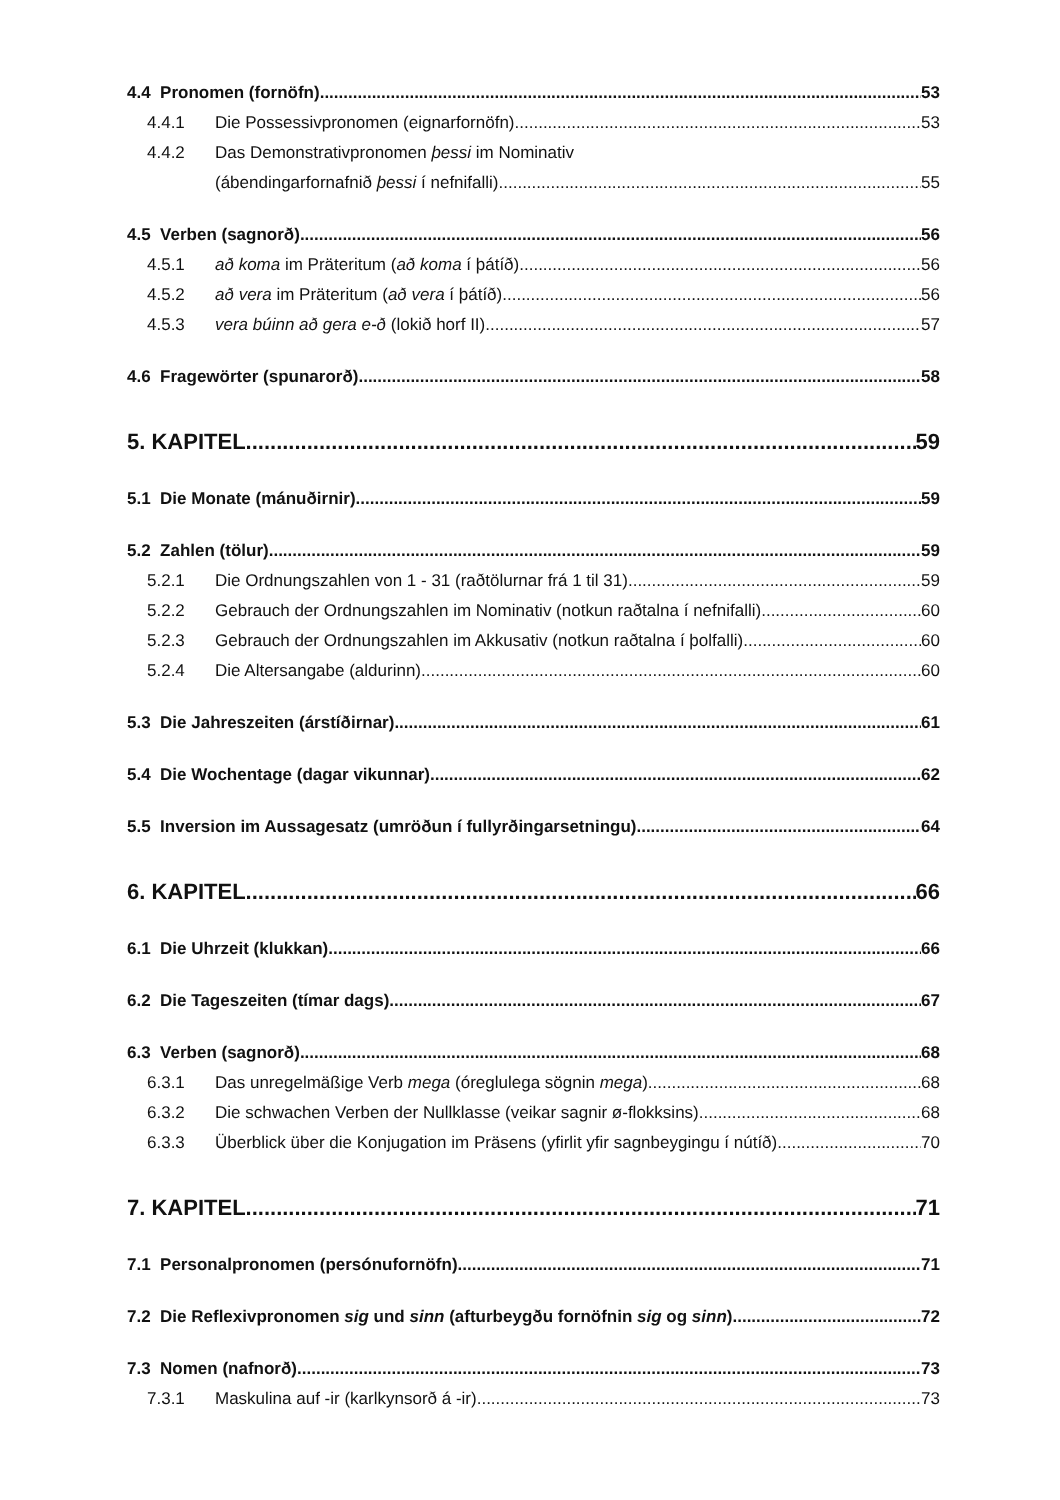4.4 Pronomen (fornöfn) 53
4.4.1 Die Possessivpronomen (eignarfornöfn) 53
4.4.2 Das Demonstrativpronomen þessi im Nominativ
(ábendingarfornafnið þessi í nefnifalli) 55
4.5 Verben (sagnorð) 56
4.5.1 að koma im Präteritum (að koma í þátíð) 56
4.5.2 að vera im Präteritum (að vera í þátíð) 56
4.5.3 vera búinn að gera e-ð (lokið horf II) 57
4.6 Fragewörter (spunarorð) 58
5. KAPITEL 59
5.1 Die Monate (mánuðirnir) 59
5.2 Zahlen (tölur) 59
5.2.1 Die Ordnungszahlen von 1 - 31 (raðtölurnar frá 1 til 31) 59
5.2.2 Gebrauch der Ordnungszahlen im Nominativ (notkun raðtalna í nefnifalli) 60
5.2.3 Gebrauch der Ordnungszahlen im Akkusativ (notkun raðtalna í þolfalli) 60
5.2.4 Die Altersangabe (aldurinn) 60
5.3 Die Jahreszeiten (árstíðirnar) 61
5.4 Die Wochentage (dagar vikunnar) 62
5.5 Inversion im Aussagesatz (umröðun í fullyrðingarsetningu) 64
6. KAPITEL 66
6.1 Die Uhrzeit (klukkan) 66
6.2 Die Tageszeiten (tímar dags) 67
6.3 Verben (sagnorð) 68
6.3.1 Das unregelmäßige Verb mega (óreglulega sögnin mega) 68
6.3.2 Die schwachen Verben der Nullklasse (veikar sagnir ø-flokksins) 68
6.3.3 Überblick über die Konjugation im Präsens (yfirlit yfir sagnbeygingu í nútíð) 70
7. KAPITEL 71
7.1 Personalpronomen (persónufornöfn) 71
7.2 Die Reflexivpronomen sig und sinn (afturbeygðu fornöfnin sig og sinn) 72
7.3 Nomen (nafnorð) 73
7.3.1 Maskulina auf -ir (karlkynsorð á -ir) 73